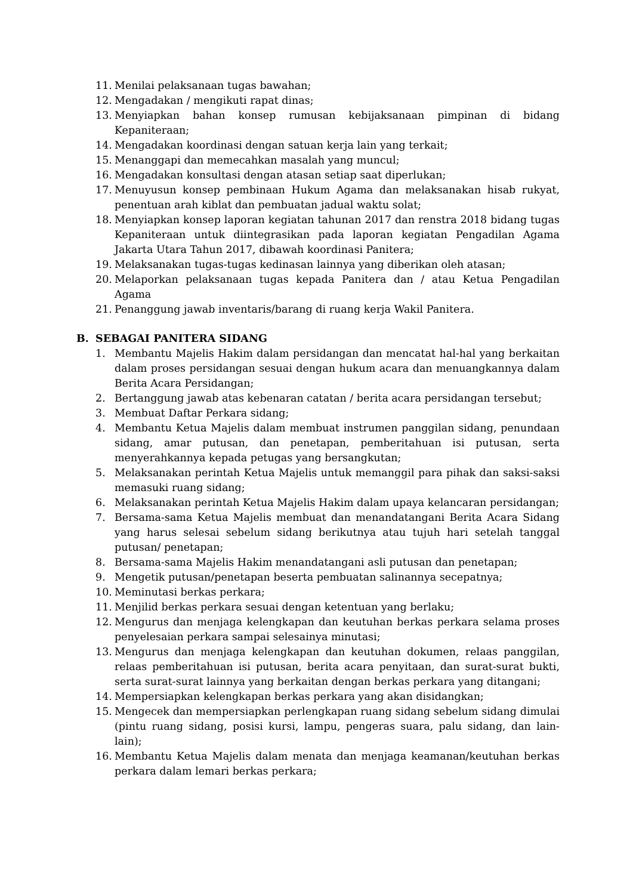11. Menilai pelaksanaan tugas bawahan;
12. Mengadakan / mengikuti rapat dinas;
13. Menyiapkan bahan konsep rumusan kebijaksanaan pimpinan di bidang Kepaniteraan;
14. Mengadakan koordinasi dengan satuan kerja lain yang terkait;
15. Menanggapi dan memecahkan masalah yang muncul;
16. Mengadakan konsultasi dengan atasan setiap saat diperlukan;
17. Menuyusun konsep pembinaan Hukum Agama dan melaksanakan hisab rukyat, penentuan arah kiblat dan pembuatan jadual waktu solat;
18. Menyiapkan konsep laporan kegiatan tahunan 2017 dan renstra 2018 bidang tugas Kepaniteraan untuk diintegrasikan pada laporan kegiatan Pengadilan Agama Jakarta Utara Tahun 2017, dibawah koordinasi Panitera;
19. Melaksanakan tugas-tugas kedinasan lainnya yang diberikan oleh atasan;
20. Melaporkan pelaksanaan tugas kepada Panitera dan / atau Ketua Pengadilan Agama
21. Penanggung jawab inventaris/barang di ruang kerja Wakil Panitera.
B. SEBAGAI PANITERA SIDANG
1. Membantu Majelis Hakim dalam persidangan dan mencatat hal-hal yang berkaitan dalam proses persidangan sesuai dengan hukum acara dan menuangkannya dalam Berita Acara Persidangan;
2. Bertanggung jawab atas kebenaran catatan / berita acara persidangan tersebut;
3. Membuat Daftar Perkara sidang;
4. Membantu Ketua Majelis dalam membuat instrumen panggilan sidang, penundaan sidang, amar putusan, dan penetapan, pemberitahuan isi putusan, serta menyerahkannya kepada petugas yang bersangkutan;
5. Melaksanakan perintah Ketua Majelis untuk memanggil para pihak dan saksi-saksi memasuki ruang sidang;
6. Melaksanakan perintah Ketua Majelis Hakim dalam upaya kelancaran persidangan;
7. Bersama-sama Ketua Majelis membuat dan menandatangani Berita Acara Sidang yang harus selesai sebelum sidang berikutnya atau tujuh hari setelah tanggal putusan/ penetapan;
8. Bersama-sama Majelis Hakim menandatangani asli putusan dan penetapan;
9. Mengetik putusan/penetapan beserta pembuatan salinannya secepatnya;
10. Meminutasi berkas perkara;
11. Menjilid berkas perkara sesuai dengan ketentuan yang berlaku;
12. Mengurus dan menjaga kelengkapan dan keutuhan berkas perkara selama proses penyelesaian perkara sampai selesainya minutasi;
13. Mengurus dan menjaga kelengkapan dan keutuhan dokumen, relaas panggilan, relaas pemberitahuan isi putusan, berita acara penyitaan, dan surat-surat bukti, serta surat-surat lainnya yang berkaitan dengan berkas perkara yang ditangani;
14. Mempersiapkan kelengkapan berkas perkara yang akan disidangkan;
15. Mengecek dan mempersiapkan perlengkapan ruang sidang sebelum sidang dimulai (pintu ruang sidang, posisi kursi, lampu, pengeras suara, palu sidang, dan lain-lain);
16. Membantu Ketua Majelis dalam menata dan menjaga keamanan/keutuhan berkas perkara dalam lemari berkas perkara;